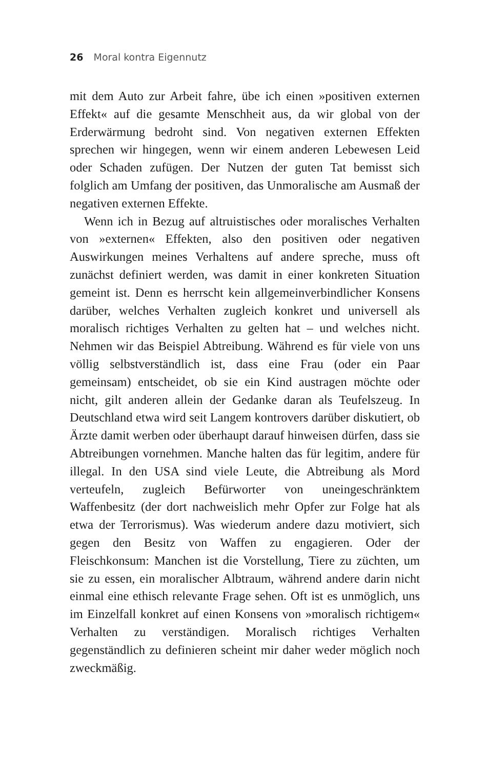26 Moral kontra Eigennutz
mit dem Auto zur Arbeit fahre, übe ich einen »positiven externen Effekt« auf die gesamte Menschheit aus, da wir global von der Erderwärmung bedroht sind. Von negativen externen Effekten sprechen wir hingegen, wenn wir einem anderen Lebewesen Leid oder Schaden zufügen. Der Nutzen der guten Tat bemisst sich folglich am Umfang der positiven, das Unmoralische am Ausmaß der negativen externen Effekte.
Wenn ich in Bezug auf altruistisches oder moralisches Verhalten von »externen« Effekten, also den positiven oder negativen Auswirkungen meines Verhaltens auf andere spreche, muss oft zunächst definiert werden, was damit in einer konkreten Situation gemeint ist. Denn es herrscht kein allgemeinverbindlicher Konsens darüber, welches Verhalten zugleich konkret und universell als moralisch richtiges Verhalten zu gelten hat – und welches nicht. Nehmen wir das Beispiel Abtreibung. Während es für viele von uns völlig selbstverständlich ist, dass eine Frau (oder ein Paar gemeinsam) entscheidet, ob sie ein Kind austragen möchte oder nicht, gilt anderen allein der Gedanke daran als Teufelszeug. In Deutschland etwa wird seit Langem kontrovers darüber diskutiert, ob Ärzte damit werben oder überhaupt darauf hinweisen dürfen, dass sie Abtreibungen vornehmen. Manche halten das für legitim, andere für illegal. In den USA sind viele Leute, die Abtreibung als Mord verteufeln, zugleich Befürworter von uneingeschränktem Waffenbesitz (der dort nachweislich mehr Opfer zur Folge hat als etwa der Terrorismus). Was wiederum andere dazu motiviert, sich gegen den Besitz von Waffen zu engagieren. Oder der Fleischkonsum: Manchen ist die Vorstellung, Tiere zu züchten, um sie zu essen, ein moralischer Albtraum, während andere darin nicht einmal eine ethisch relevante Frage sehen. Oft ist es unmöglich, uns im Einzelfall konkret auf einen Konsens von »moralisch richtigem« Verhalten zu verständigen. Moralisch richtiges Verhalten gegenständlich zu definieren scheint mir daher weder möglich noch zweckmäßig.